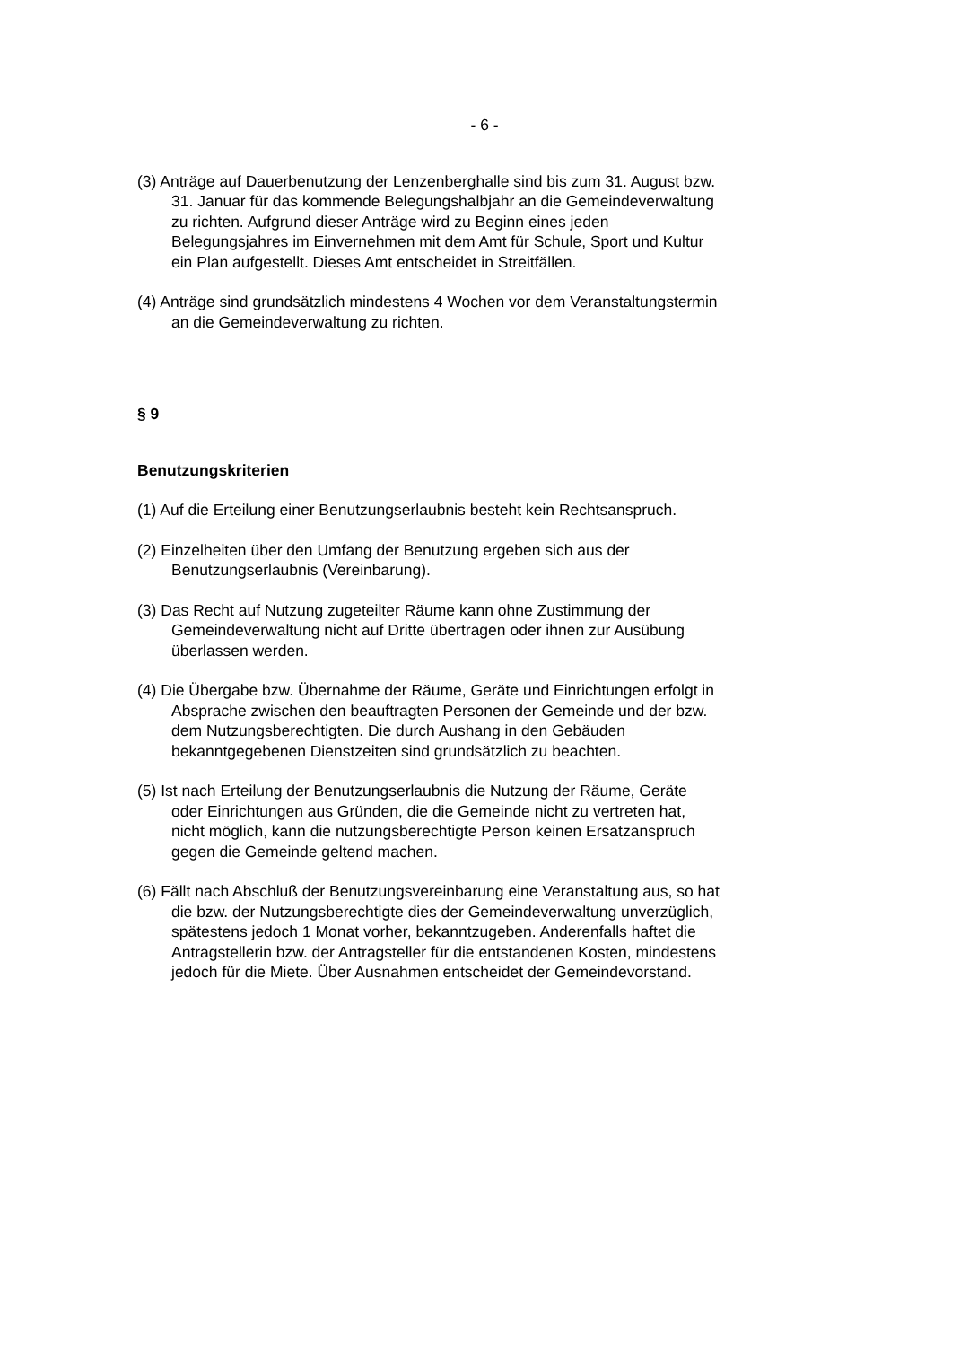- 6 -
(3) Anträge auf Dauerbenutzung der Lenzenberghalle sind bis zum 31. August bzw. 31. Januar für das kommende Belegungshalbjahr an die Gemeindeverwaltung zu richten. Aufgrund dieser Anträge wird zu Beginn eines jeden Belegungsjahres im Einvernehmen mit dem Amt für Schule, Sport und Kultur ein Plan aufgestellt. Dieses Amt entscheidet in Streitfällen.
(4) Anträge sind grundsätzlich mindestens 4 Wochen vor dem Veranstaltungstermin an die Gemeindeverwaltung zu richten.
§ 9
Benutzungskriterien
(1) Auf die Erteilung einer Benutzungserlaubnis besteht kein Rechtsanspruch.
(2) Einzelheiten über den Umfang der Benutzung ergeben sich aus der Benutzungserlaubnis (Vereinbarung).
(3) Das Recht auf Nutzung zugeteilter Räume kann ohne Zustimmung der Gemeindeverwaltung nicht auf Dritte übertragen oder ihnen zur Ausübung überlassen werden.
(4) Die Übergabe bzw. Übernahme der Räume, Geräte und Einrichtungen erfolgt in Absprache zwischen den beauftragten Personen der Gemeinde und der bzw. dem Nutzungsberechtigten. Die durch Aushang in den Gebäuden bekanntgegebenen Dienstzeiten sind grundsätzlich zu beachten.
(5) Ist nach Erteilung der Benutzungserlaubnis die Nutzung der Räume, Geräte oder Einrichtungen aus Gründen, die die Gemeinde nicht zu vertreten hat, nicht möglich, kann die nutzungsberechtigte Person keinen Ersatzanspruch gegen die Gemeinde geltend machen.
(6) Fällt nach Abschluß der Benutzungsvereinbarung eine Veranstaltung aus, so hat die bzw. der Nutzungsberechtigte dies der Gemeindeverwaltung unverzüglich, spätestens jedoch 1 Monat vorher, bekanntzugeben. Anderenfalls haftet die Antragstellerin bzw. der Antragsteller für die entstandenen Kosten, mindestens jedoch für die Miete. Über Ausnahmen entscheidet der Gemeindevorstand.